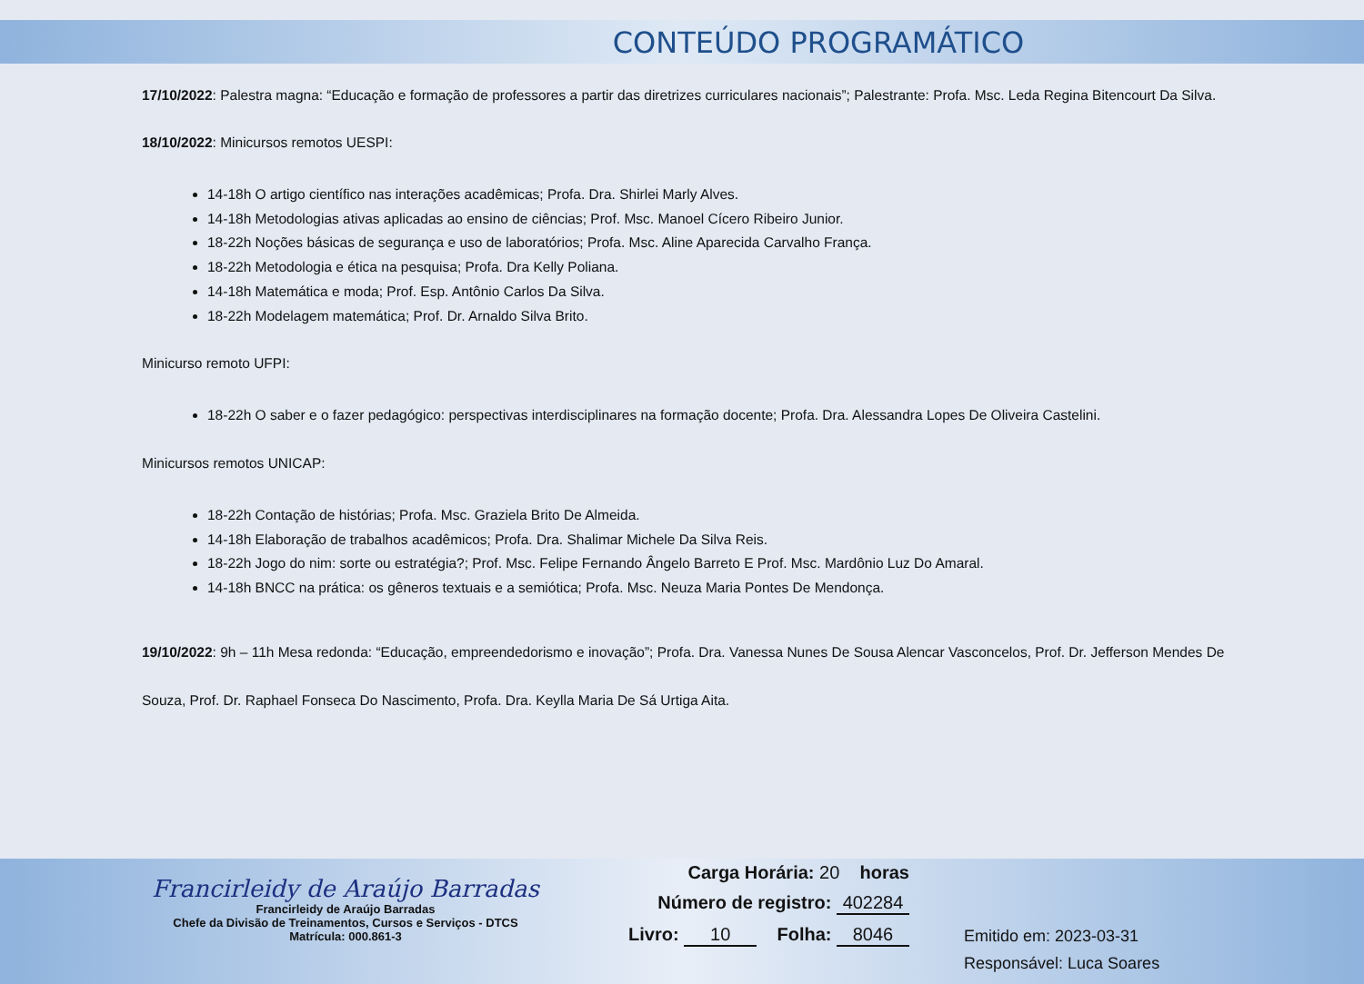CONTEÚDO PROGRAMÁTICO
17/10/2022: Palestra magna: “Educação e formação de professores a partir das diretrizes curriculares nacionais”; Palestrante: Profa. Msc. Leda Regina Bitencourt Da Silva.
18/10/2022: Minicursos remotos UESPI:
14-18h O artigo científico nas interações acadêmicas; Profa. Dra. Shirlei Marly Alves.
14-18h Metodologias ativas aplicadas ao ensino de ciências; Prof. Msc. Manoel Cícero Ribeiro Junior.
18-22h Noções básicas de segurança e uso de laboratórios; Profa. Msc. Aline Aparecida Carvalho França.
18-22h Metodologia e ética na pesquisa; Profa. Dra Kelly Poliana.
14-18h Matemática e moda; Prof. Esp. Antônio Carlos Da Silva.
18-22h Modelagem matemática; Prof. Dr. Arnaldo Silva Brito.
Minicurso remoto UFPI:
18-22h O saber e o fazer pedagógico: perspectivas interdisciplinares na formação docente; Profa. Dra. Alessandra Lopes De Oliveira Castelini.
Minicursos remotos UNICAP:
18-22h Contação de histórias; Profa. Msc. Graziela Brito De Almeida.
14-18h Elaboração de trabalhos acadêmicos; Profa. Dra. Shalimar Michele Da Silva Reis.
18-22h Jogo do nim: sorte ou estratégia?; Prof. Msc. Felipe Fernando Ângelo Barreto E Prof. Msc. Mardônio Luz Do Amaral.
14-18h BNCC na prática: os gêneros textuais e a semiótica; Profa. Msc. Neuza Maria Pontes De Mendonça.
19/10/2022: 9h – 11h Mesa redonda: “Educação, empreendedorismo e inovação”; Profa. Dra. Vanessa Nunes De Sousa Alencar Vasconcelos, Prof. Dr. Jefferson Mendes De Souza, Prof. Dr. Raphael Fonseca Do Nascimento, Profa. Dra. Keylla Maria De Sá Urtiga Aita.
Francirleidy de Araújo Barradas
Francirleidy de Araújo Barradas
Chefe da Divisão de Treinamentos, Cursos e Serviços - DTCS
Matrícula: 000.861-3
Carga Horária: 20 horas
Número de registro: 402284
Livro: 10 Folha: 8046
Emitido em: 2023-03-31
Responsável: Luca Soares